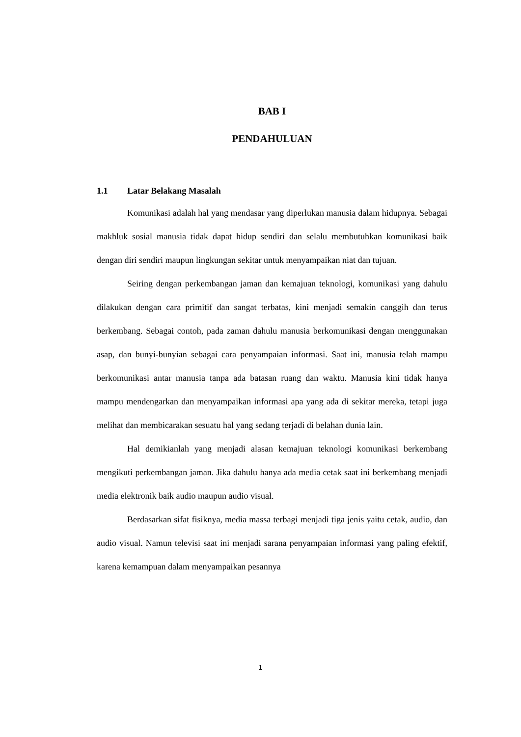BAB I
PENDAHULUAN
1.1 Latar Belakang Masalah
Komunikasi adalah hal yang mendasar yang diperlukan manusia dalam hidupnya. Sebagai makhluk sosial manusia tidak dapat hidup sendiri dan selalu membutuhkan komunikasi baik dengan diri sendiri maupun lingkungan sekitar untuk menyampaikan niat dan tujuan.
Seiring dengan perkembangan jaman dan kemajuan teknologi, komunikasi yang dahulu dilakukan dengan cara primitif dan sangat terbatas, kini menjadi semakin canggih dan terus berkembang. Sebagai contoh, pada zaman dahulu manusia berkomunikasi dengan menggunakan asap, dan bunyi-bunyian sebagai cara penyampaian informasi. Saat ini, manusia telah mampu berkomunikasi antar manusia tanpa ada batasan ruang dan waktu. Manusia kini tidak hanya mampu mendengarkan dan menyampaikan informasi apa yang ada di sekitar mereka, tetapi juga melihat dan membicarakan sesuatu hal yang sedang terjadi di belahan dunia lain.
Hal demikianlah yang menjadi alasan kemajuan teknologi komunikasi berkembang mengikuti perkembangan jaman. Jika dahulu hanya ada media cetak saat ini berkembang menjadi media elektronik baik audio maupun audio visual.
Berdasarkan sifat fisiknya, media massa terbagi menjadi tiga jenis yaitu cetak, audio, dan audio visual. Namun televisi saat ini menjadi sarana penyampaian informasi yang paling efektif, karena kemampuan dalam menyampaikan pesannya
1